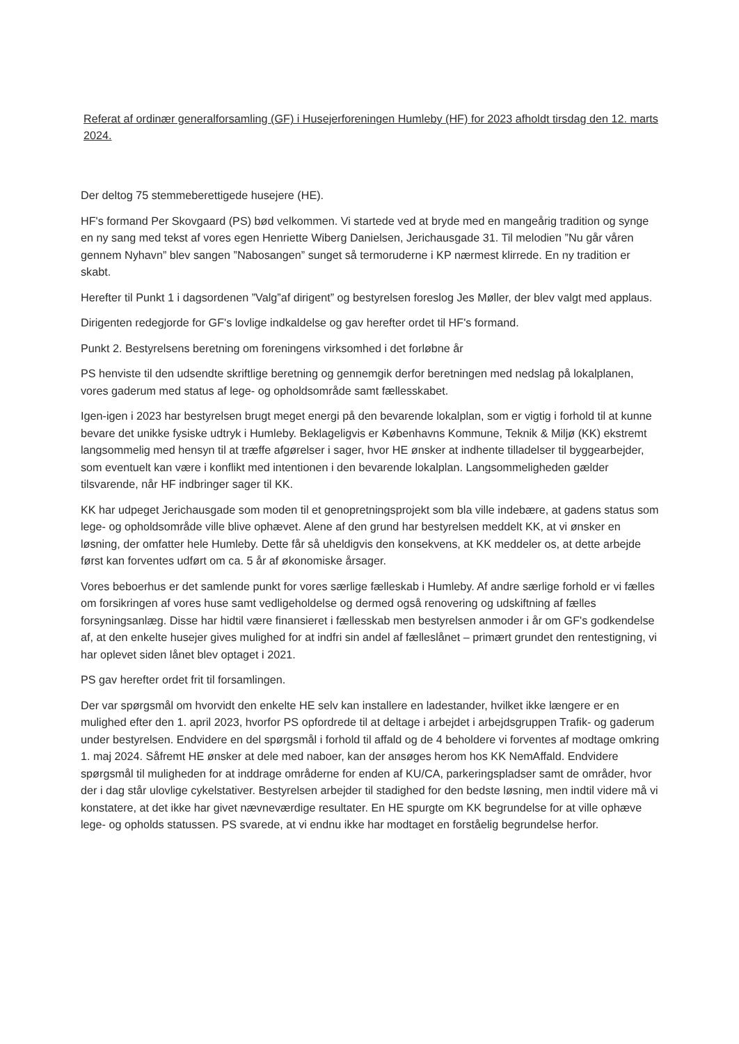Referat af ordinær generalforsamling (GF) i Husejerforeningen Humleby (HF) for 2023 afholdt tirsdag den 12. marts 2024.
Der deltog 75 stemmeberettigede husejere (HE).
HF's formand Per Skovgaard (PS) bød velkommen. Vi startede ved at bryde med en mangeårig tradition og synge en ny sang med tekst af vores egen Henriette Wiberg Danielsen, Jerichausgade 31. Til melodien ”Nu går våren gennem Nyhavn” blev sangen ”Nabosangen” sunget så termoruderne i KP nærmest klirrede. En ny tradition er skabt.
Herefter til Punkt 1 i dagsordenen ”Valg”af dirigent” og bestyrelsen foreslog Jes Møller, der blev valgt med applaus.
Dirigenten redegjorde for GF's lovlige indkaldelse og gav herefter ordet til HF's formand.
Punkt 2. Bestyrelsens beretning om foreningens virksomhed i det forløbne år
PS henviste til den udsendte skriftlige beretning og gennemgik derfor beretningen med nedslag på lokalplanen, vores gaderum med status af lege- og opholdsområde samt fællesskabet.
Igen-igen i 2023 har bestyrelsen brugt meget energi på den bevarende lokalplan, som er vigtig i forhold til at kunne bevare det unikke fysiske udtryk i Humleby. Beklageligvis er Københavns Kommune, Teknik & Miljø (KK) ekstremt langsommelig med hensyn til at træffe afgørelser i sager, hvor HE ønsker at indhente tilladelser til byggearbejder, som eventuelt kan være i konflikt med intentionen i den bevarende lokalplan. Langsommeligheden gælder tilsvarende, når HF indbringer sager til KK.
KK har udpeget Jerichausgade som moden til et genopretningsprojekt som bla ville indebære, at gadens status som lege- og opholdsområde ville blive ophævet. Alene af den grund har bestyrelsen meddelt KK, at vi ønsker en løsning, der omfatter hele Humleby. Dette får så uheldigvis den konsekvens, at KK meddeler os, at dette arbejde først kan forventes udført om ca. 5 år af økonomiske årsager.
Vores beboerhus er det samlende punkt for vores særlige fælleskab i Humleby. Af andre særlige forhold er vi fælles om forsikringen af vores huse samt vedligeholdelse og dermed også renovering og udskiftning af fælles forsyningsanlæg. Disse har hidtil være finansieret i fællesskab men bestyrelsen anmoder i år om GF's godkendelse af, at den enkelte husejer gives mulighed for at indfri sin andel af fælleslånet – primært grundet den rentestigning, vi har oplevet siden lånet blev optaget i 2021.
PS gav herefter ordet frit til forsamlingen.
Der var spørgsmål om hvorvidt den enkelte HE selv kan installere en ladestander, hvilket ikke længere er en mulighed efter den 1. april 2023, hvorfor PS opfordrede til at deltage i arbejdet i arbejdsgruppen Trafik- og gaderum under bestyrelsen. Endvidere en del spørgsmål i forhold til affald og de 4 beholdere vi forventes af modtage omkring 1. maj 2024. Såfremt HE ønsker at dele med naboer, kan der ansøges herom hos KK NemAffald. Endvidere spørgsmål til muligheden for at inddrage områderne for enden af KU/CA, parkeringspladser samt de områder, hvor der i dag står ulovlige cykelstativer. Bestyrelsen arbejder til stadighed for den bedste løsning, men indtil videre må vi konstatere, at det ikke har givet nævneværdige resultater. En HE spurgte om KK begrundelse for at ville ophæve lege- og opholds statussen. PS svarede, at vi endnu ikke har modtaget en forståelig begrundelse herfor.